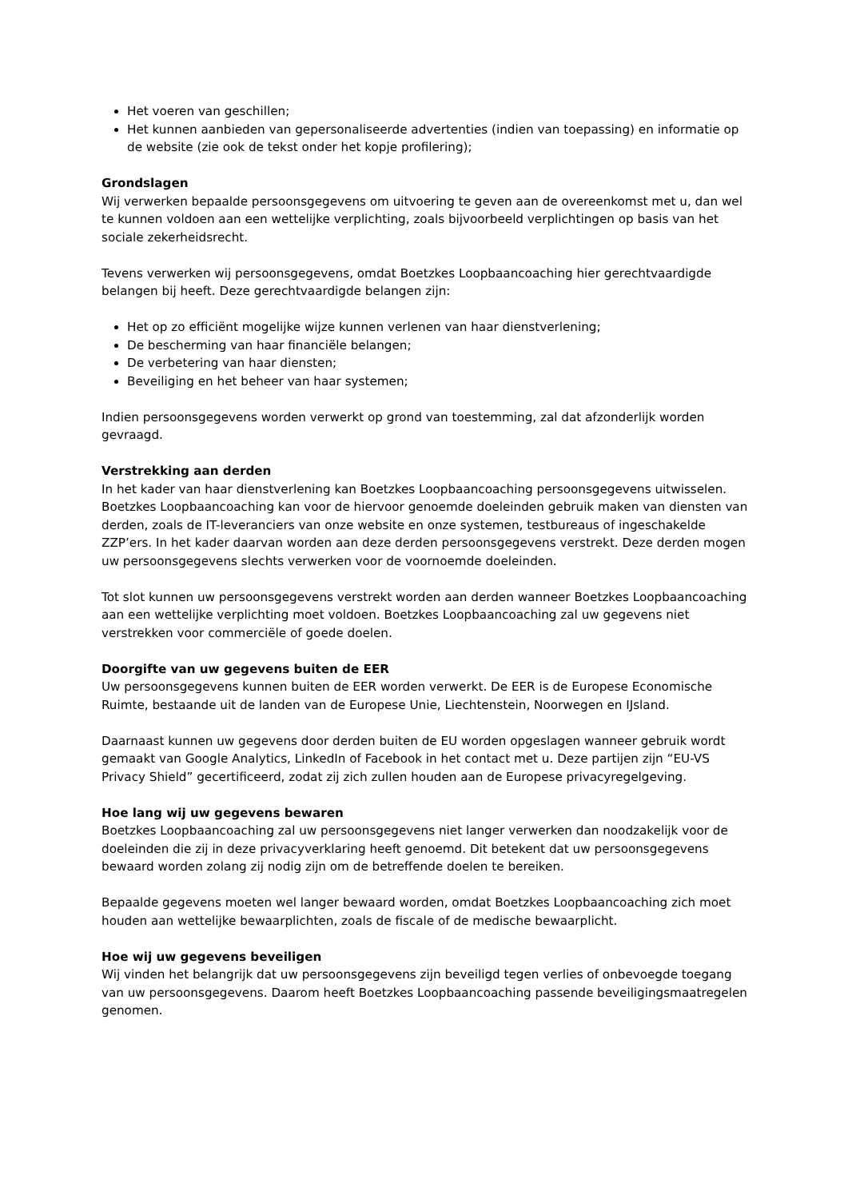Het voeren van geschillen;
Het kunnen aanbieden van gepersonaliseerde advertenties (indien van toepassing) en informatie op de website (zie ook de tekst onder het kopje profilering);
Grondslagen
Wij verwerken bepaalde persoonsgegevens om uitvoering te geven aan de overeenkomst met u, dan wel te kunnen voldoen aan een wettelijke verplichting, zoals bijvoorbeeld verplichtingen op basis van het sociale zekerheidsrecht.
Tevens verwerken wij persoonsgegevens, omdat Boetzkes Loopbaancoaching hier gerechtvaardigde belangen bij heeft. Deze gerechtvaardigde belangen zijn:
Het op zo efficiënt mogelijke wijze kunnen verlenen van haar dienstverlening;
De bescherming van haar financiële belangen;
De verbetering van haar diensten;
Beveiliging en het beheer van haar systemen;
Indien persoonsgegevens worden verwerkt op grond van toestemming, zal dat afzonderlijk worden gevraagd.
Verstrekking aan derden
In het kader van haar dienstverlening kan Boetzkes Loopbaancoaching persoonsgegevens uitwisselen. Boetzkes Loopbaancoaching kan voor de hiervoor genoemde doeleinden gebruik maken van diensten van derden, zoals de IT-leveranciers van onze website en onze systemen, testbureaus of ingeschakelde ZZP’ers. In het kader daarvan worden aan deze derden persoonsgegevens verstrekt. Deze derden mogen uw persoonsgegevens slechts verwerken voor de voornoemde doeleinden.
Tot slot kunnen uw persoonsgegevens verstrekt worden aan derden wanneer Boetzkes Loopbaancoaching aan een wettelijke verplichting moet voldoen. Boetzkes Loopbaancoaching zal uw gegevens niet verstrekken voor commerciële of goede doelen.
Doorgifte van uw gegevens buiten de EER
Uw persoonsgegevens kunnen buiten de EER worden verwerkt. De EER is de Europese Economische Ruimte, bestaande uit de landen van de Europese Unie, Liechtenstein, Noorwegen en IJsland.
Daarnaast kunnen uw gegevens door derden buiten de EU worden opgeslagen wanneer gebruik wordt gemaakt van Google Analytics, LinkedIn of Facebook in het contact met u. Deze partijen zijn “EU-VS Privacy Shield” gecertificeerd, zodat zij zich zullen houden aan de Europese privacyregelgeving.
Hoe lang wij uw gegevens bewaren
Boetzkes Loopbaancoaching zal uw persoonsgegevens niet langer verwerken dan noodzakelijk voor de doeleinden die zij in deze privacyverklaring heeft genoemd. Dit betekent dat uw persoonsgegevens bewaard worden zolang zij nodig zijn om de betreffende doelen te bereiken.
Bepaalde gegevens moeten wel langer bewaard worden, omdat Boetzkes Loopbaancoaching zich moet houden aan wettelijke bewaarplichten, zoals de fiscale of de medische bewaarplicht.
Hoe wij uw gegevens beveiligen
Wij vinden het belangrijk dat uw persoonsgegevens zijn beveiligd tegen verlies of onbevoegde toegang van uw persoonsgegevens. Daarom heeft Boetzkes Loopbaancoaching passende beveiligingsmaatregelen genomen.